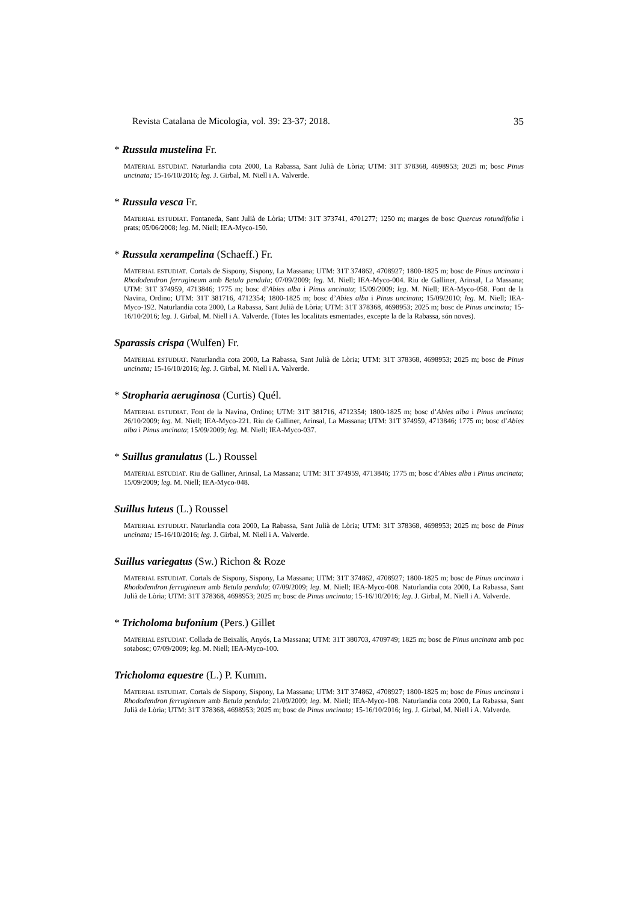Revista Catalana de Micologia, vol. 39: 23-37; 2018. 35
* Russula mustelina Fr.
MATERIAL ESTUDIAT. Naturlandia cota 2000, La Rabassa, Sant Julià de Lòria; UTM: 31T 378368, 4698953; 2025 m; bosc Pinus uncinata; 15-16/10/2016; leg. J. Girbal, M. Niell i A. Valverde.
* Russula vesca Fr.
MATERIAL ESTUDIAT. Fontaneda, Sant Julià de Lòria; UTM: 31T 373741, 4701277; 1250 m; marges de bosc Quercus rotundifolia i prats; 05/06/2008; leg. M. Niell; IEA-Myco-150.
* Russula xerampelina (Schaeff.) Fr.
MATERIAL ESTUDIAT. Cortals de Sispony, Sispony, La Massana; UTM: 31T 374862, 4708927; 1800-1825 m; bosc de Pinus uncinata i Rhododendron ferrugineum amb Betula pendula; 07/09/2009; leg. M. Niell; IEA-Myco-004. Riu de Galliner, Arinsal, La Massana; UTM: 31T 374959, 4713846; 1775 m; bosc d’Abies alba i Pinus uncinata; 15/09/2009; leg. M. Niell; IEA-Myco-058. Font de la Navina, Ordino; UTM: 31T 381716, 4712354; 1800-1825 m; bosc d’Abies alba i Pinus uncinata; 15/09/2010; leg. M. Niell; IEA-Myco-192. Naturlandia cota 2000, La Rabassa, Sant Julià de Lòria; UTM: 31T 378368, 4698953; 2025 m; bosc de Pinus uncinata; 15-16/10/2016; leg. J. Girbal, M. Niell i A. Valverde. (Totes les localitats esmentades, excepte la de la Rabassa, són noves).
Sparassis crispa (Wulfen) Fr.
MATERIAL ESTUDIAT. Naturlandia cota 2000, La Rabassa, Sant Julià de Lòria; UTM: 31T 378368, 4698953; 2025 m; bosc de Pinus uncinata; 15-16/10/2016; leg. J. Girbal, M. Niell i A. Valverde.
* Stropharia aeruginosa (Curtis) Quél.
MATERIAL ESTUDIAT. Font de la Navina, Ordino; UTM: 31T 381716, 4712354; 1800-1825 m; bosc d’Abies alba i Pinus uncinata; 26/10/2009; leg. M. Niell; IEA-Myco-221. Riu de Galliner, Arinsal, La Massana; UTM: 31T 374959, 4713846; 1775 m; bosc d’Abies alba i Pinus uncinata; 15/09/2009; leg. M. Niell; IEA-Myco-037.
* Suillus granulatus (L.) Roussel
MATERIAL ESTUDIAT. Riu de Galliner, Arinsal, La Massana; UTM: 31T 374959, 4713846; 1775 m; bosc d’Abies alba i Pinus uncinata; 15/09/2009; leg. M. Niell; IEA-Myco-048.
Suillus luteus (L.) Roussel
MATERIAL ESTUDIAT. Naturlandia cota 2000, La Rabassa, Sant Julià de Lòria; UTM: 31T 378368, 4698953; 2025 m; bosc de Pinus uncinata; 15-16/10/2016; leg. J. Girbal, M. Niell i A. Valverde.
Suillus variegatus (Sw.) Richon & Roze
MATERIAL ESTUDIAT. Cortals de Sispony, Sispony, La Massana; UTM: 31T 374862, 4708927; 1800-1825 m; bosc de Pinus uncinata i Rhododendron ferrugineum amb Betula pendula; 07/09/2009; leg. M. Niell; IEA-Myco-008. Naturlandia cota 2000, La Rabassa, Sant Julià de Lòria; UTM: 31T 378368, 4698953; 2025 m; bosc de Pinus uncinata; 15-16/10/2016; leg. J. Girbal, M. Niell i A. Valverde.
* Tricholoma bufonium (Pers.) Gillet
MATERIAL ESTUDIAT. Collada de Beixalís, Anyós, La Massana; UTM: 31T 380703, 4709749; 1825 m; bosc de Pinus uncinata amb poc sotabosc; 07/09/2009; leg. M. Niell; IEA-Myco-100.
Tricholoma equestre (L.) P. Kumm.
MATERIAL ESTUDIAT. Cortals de Sispony, Sispony, La Massana; UTM: 31T 374862, 4708927; 1800-1825 m; bosc de Pinus uncinata i Rhododendron ferrugineum amb Betula pendula; 21/09/2009; leg. M. Niell; IEA-Myco-108. Naturlandia cota 2000, La Rabassa, Sant Julià de Lòria; UTM: 31T 378368, 4698953; 2025 m; bosc de Pinus uncinata; 15-16/10/2016; leg. J. Girbal, M. Niell i A. Valverde.